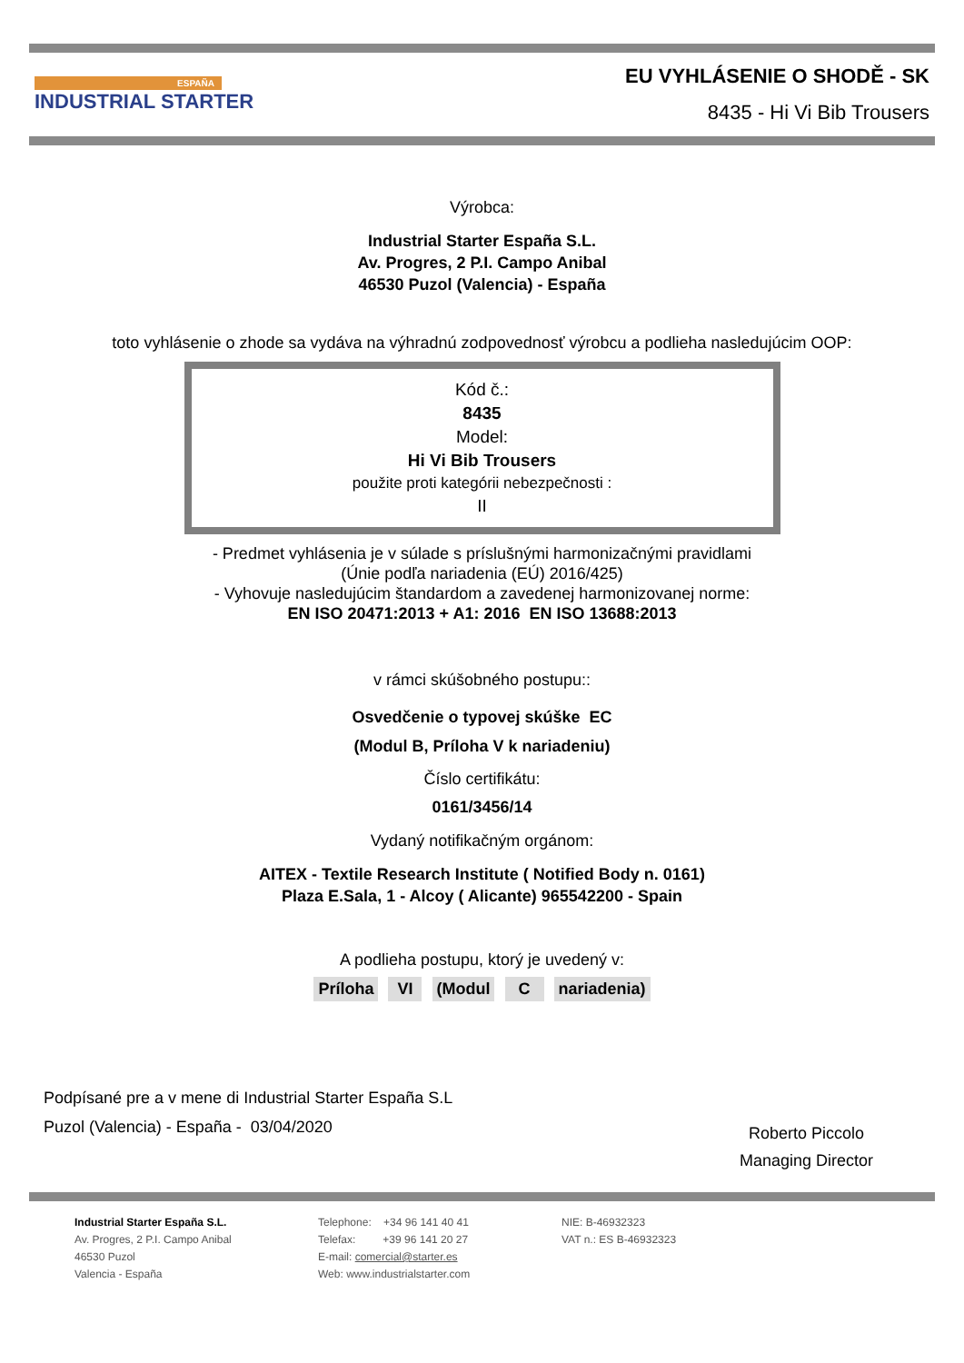ESPAÑA
INDUSTRIAL STARTER
EU VYHLÁSENIE O SHODĚ - SK
8435 - Hi Vi Bib Trousers
Výrobca:
Industrial Starter España S.L.
Av. Progres, 2 P.I. Campo Anibal
46530 Puzol (Valencia) - España
toto vyhlásenie o zhode sa vydáva na výhradnú zodpovednosť výrobcu a podlieha nasledujúcim OOP:
Kód č.:
8435
Model:
Hi Vi Bib Trousers
použite proti kategórii nebezpečnosti :
II
- Predmet vyhlásenia je v súlade s príslušnými harmonizačnými pravidlami
(Únie podľa nariadenia (EÚ) 2016/425)
- Vyhovuje nasledujúcim štandardom a zavedenej harmonizovanej norme:
EN ISO 20471:2013 + A1: 2016 EN ISO 13688:2013
v rámci skúšobného postupu::
Osvedčenie o typovej skúške EC
(Modul B, Príloha V k nariadeniu)
Číslo certifikátu:
0161/3456/14
Vydaný notifikačným orgánom:
AITEX - Textile Research Institute ( Notified Body n. 0161)
Plaza E.Sala, 1 - Alcoy ( Alicante) 965542200 - Spain
A podlieha postupu, ktorý je uvedený v:
Príloha VI (Modul C nariadenia)
Podpísané pre a v mene di Industrial Starter España S.L
Puzol (Valencia) - España - 03/04/2020
Roberto Piccolo
Managing Director
Industrial Starter España S.L.
Av. Progres, 2 P.I. Campo Anibal
46530 Puzol
Valencia - España
Telephone: +34 96 141 40 41
Telefax: +39 96 141 20 27
E-mail: comercial@starter.es
Web: www.industrialstarter.com
NIE: B-46932323
VAT n.: ES B-46932323